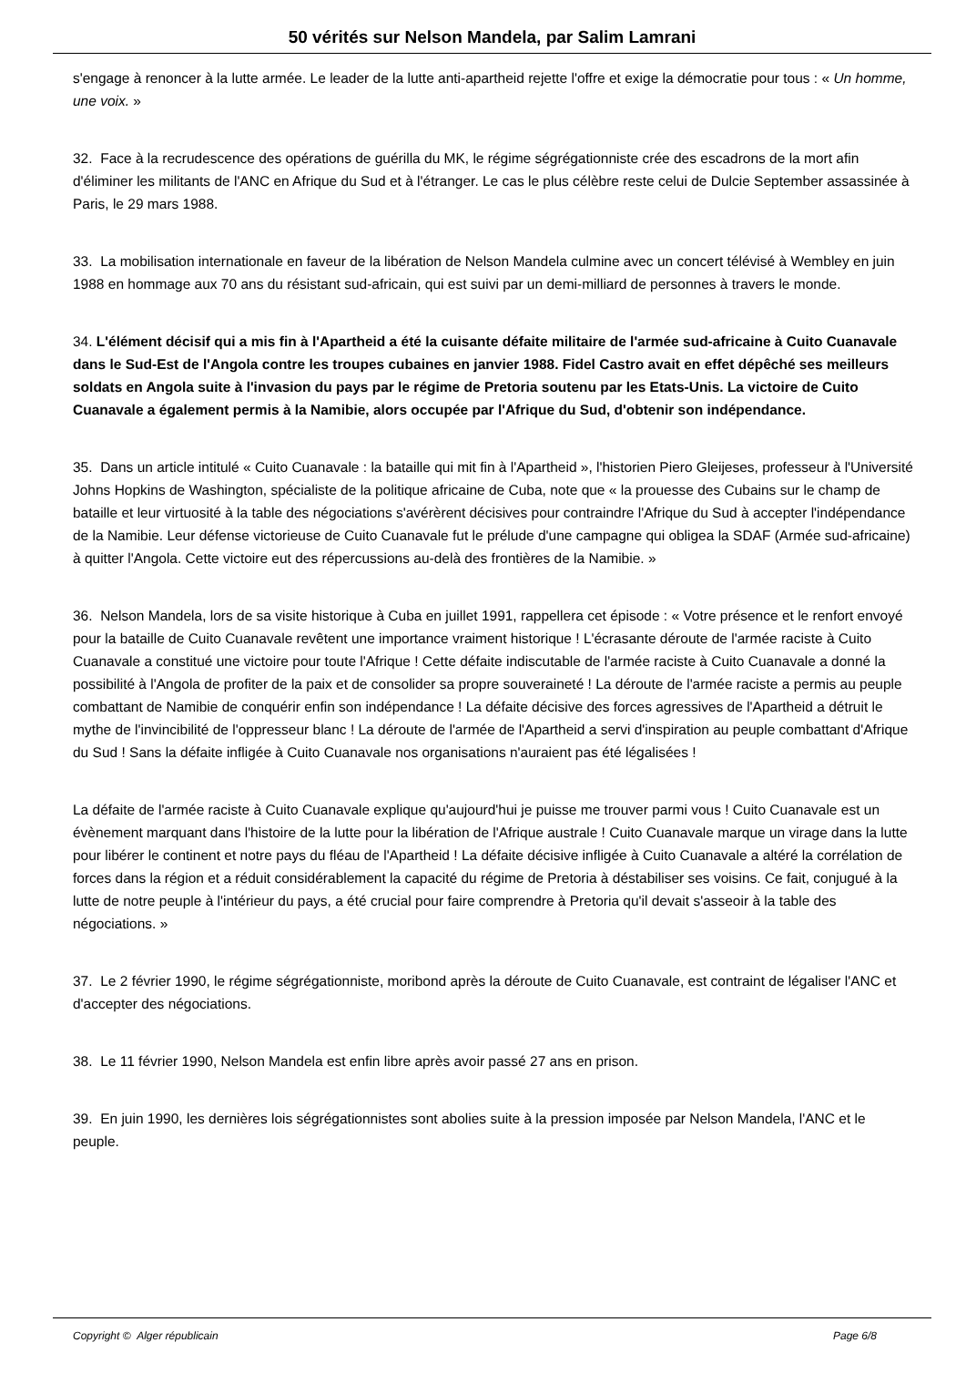50 vérités sur Nelson Mandela, par Salim Lamrani
s'engage à renoncer à la lutte armée. Le leader de la lutte anti-apartheid rejette l'offre et exige la démocratie pour tous : « Un homme, une voix. »
32. Face à la recrudescence des opérations de guérilla du MK, le régime ségrégationniste crée des escadrons de la mort afin d'éliminer les militants de l'ANC en Afrique du Sud et à l'étranger. Le cas le plus célèbre reste celui de Dulcie September assassinée à Paris, le 29 mars 1988.
33. La mobilisation internationale en faveur de la libération de Nelson Mandela culmine avec un concert télévisé à Wembley en juin 1988 en hommage aux 70 ans du résistant sud-africain, qui est suivi par un demi-milliard de personnes à travers le monde.
34. L'élément décisif qui a mis fin à l'Apartheid a été la cuisante défaite militaire de l'armée sud-africaine à Cuito Cuanavale dans le Sud-Est de l'Angola contre les troupes cubaines en janvier 1988. Fidel Castro avait en effet dépêché ses meilleurs soldats en Angola suite à l'invasion du pays par le régime de Pretoria soutenu par les Etats-Unis. La victoire de Cuito Cuanavale a également permis à la Namibie, alors occupée par l'Afrique du Sud, d'obtenir son indépendance.
35. Dans un article intitulé « Cuito Cuanavale : la bataille qui mit fin à l'Apartheid », l'historien Piero Gleijeses, professeur à l'Université Johns Hopkins de Washington, spécialiste de la politique africaine de Cuba, note que « la prouesse des Cubains sur le champ de bataille et leur virtuosité à la table des négociations s'avérèrent décisives pour contraindre l'Afrique du Sud à accepter l'indépendance de la Namibie. Leur défense victorieuse de Cuito Cuanavale fut le prélude d'une campagne qui obligea la SDAF (Armée sud-africaine) à quitter l'Angola. Cette victoire eut des répercussions au-delà des frontières de la Namibie. »
36. Nelson Mandela, lors de sa visite historique à Cuba en juillet 1991, rappellera cet épisode : « Votre présence et le renfort envoyé pour la bataille de Cuito Cuanavale revêtent une importance vraiment historique ! L'écrasante déroute de l'armée raciste à Cuito Cuanavale a constitué une victoire pour toute l'Afrique ! Cette défaite indiscutable de l'armée raciste à Cuito Cuanavale a donné la possibilité à l'Angola de profiter de la paix et de consolider sa propre souveraineté ! La déroute de l'armée raciste a permis au peuple combattant de Namibie de conquérir enfin son indépendance ! La défaite décisive des forces agressives de l'Apartheid a détruit le mythe de l'invincibilité de l'oppresseur blanc ! La déroute de l'armée de l'Apartheid a servi d'inspiration au peuple combattant d'Afrique du Sud ! Sans la défaite infligée à Cuito Cuanavale nos organisations n'auraient pas été légalisées !
La défaite de l'armée raciste à Cuito Cuanavale explique qu'aujourd'hui je puisse me trouver parmi vous ! Cuito Cuanavale est un évènement marquant dans l'histoire de la lutte pour la libération de l'Afrique australe ! Cuito Cuanavale marque un virage dans la lutte pour libérer le continent et notre pays du fléau de l'Apartheid ! La défaite décisive infligée à Cuito Cuanavale a altéré la corrélation de forces dans la région et a réduit considérablement la capacité du régime de Pretoria à déstabiliser ses voisins. Ce fait, conjugué à la lutte de notre peuple à l'intérieur du pays, a été crucial pour faire comprendre à Pretoria qu'il devait s'asseoir à la table des négociations. »
37. Le 2 février 1990, le régime ségrégationniste, moribond après la déroute de Cuito Cuanavale, est contraint de légaliser l'ANC et d'accepter des négociations.
38. Le 11 février 1990, Nelson Mandela est enfin libre après avoir passé 27 ans en prison.
39. En juin 1990, les dernières lois ségrégationnistes sont abolies suite à la pression imposée par Nelson Mandela, l'ANC et le peuple.
Copyright © Alger républicain Page 6/8